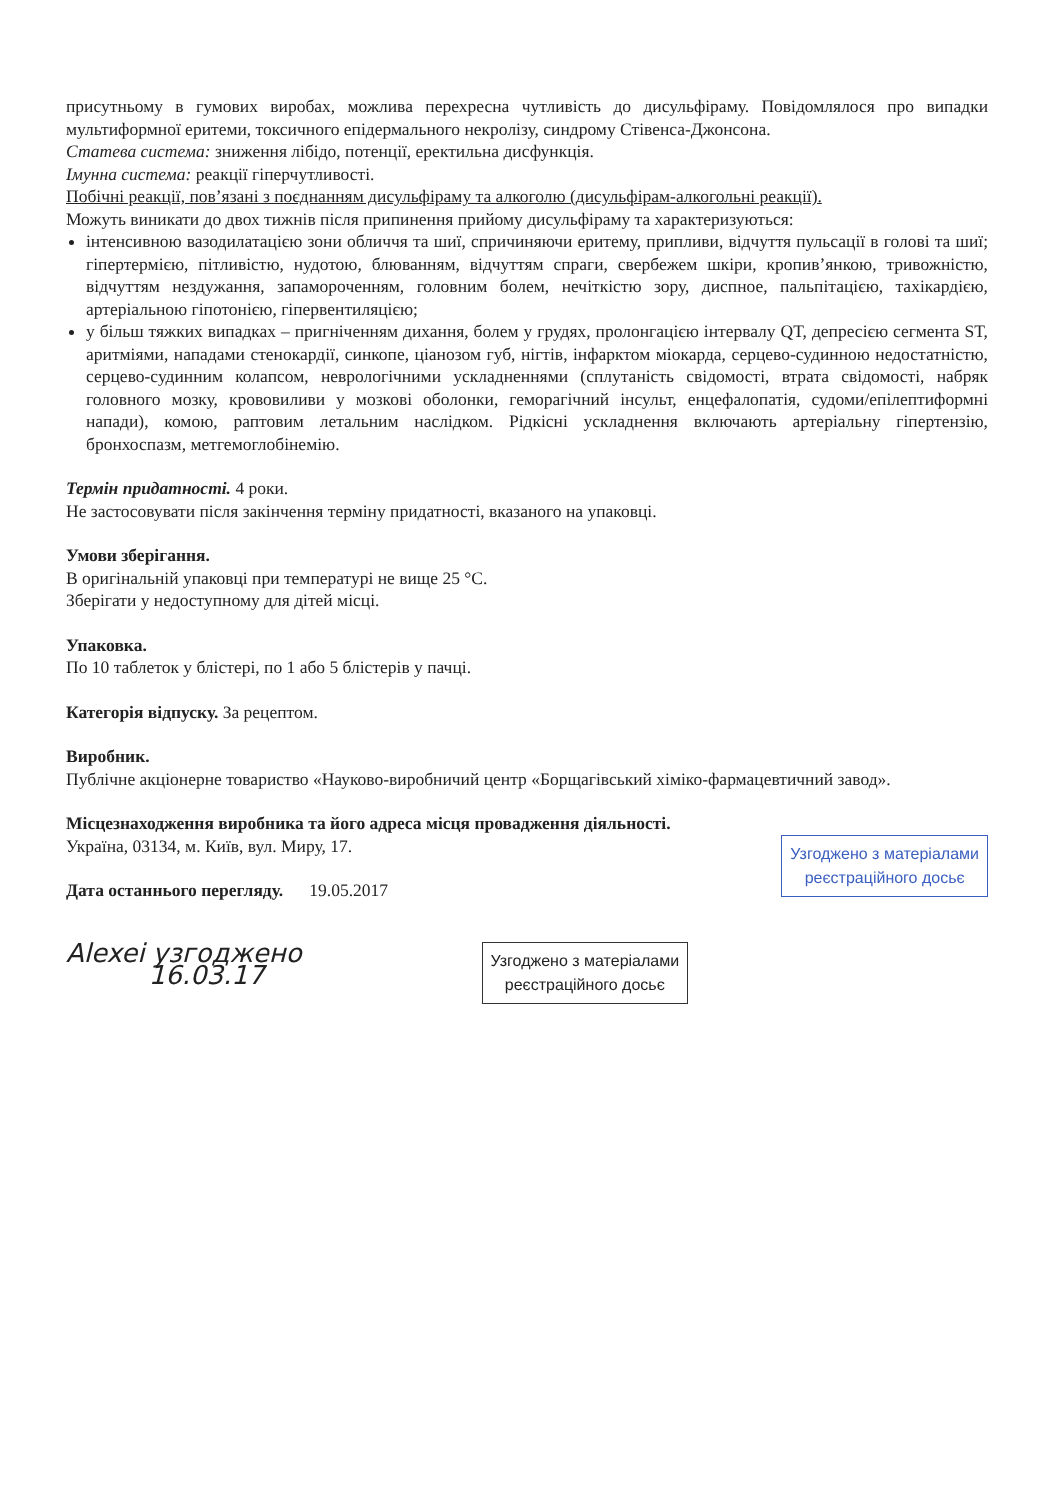присутньому в гумових виробах, можлива перехресна чутливість до дисульфіраму. Повідомлялося про випадки мультиформної еритеми, токсичного епідермального некролізу, синдрому Стівенса-Джонсона.
Статева система: зниження лібідо, потенції, еректильна дисфункція.
Імунна система: реакції гіперчутливості.
Побічні реакції, пов’язані з поєднанням дисульфіраму та алкоголю (дисульфірам-алкогольні реакції).
Можуть виникати до двох тижнів після припинення прийому дисульфіраму та характеризуються:
інтенсивною вазодилатацією зони обличчя та шиї, спричиняючи еритему, припливи, відчуття пульсації в голові та шиї; гіпертермією, пітливістю, нудотою, блюванням, відчуттям спраги, свербежем шкіри, кропив’янкою, тривожністю, відчуттям нездужання, запамороченням, головним болем, нечіткістю зору, диспное, пальпітацією, тахікардією, артеріальною гіпотонією, гіпервентиляцією;
у більш тяжких випадках – пригніченням дихання, болем у грудях, пролонгацією інтервалу QT, депресією сегмента ST, аритміями, нападами стенокардії, синкопе, ціанозом губ, нігтів, інфарктом міокарда, серцево-судинною недостатністю, серцево-судинним колапсом, неврологічними ускладненнями (сплутаність свідомості, втрата свідомості, набряк головного мозку, крововиливи у мозкові оболонки, геморагічний інсульт, енцефалопатія, судоми/епілептиформні напади), комою, раптовим летальним наслідком. Рідкісні ускладнення включають артеріальну гіпертензію, бронхоспазм, метгемоглобінемію.
Термін придатності. 4 роки.
Не застосовувати після закінчення терміну придатності, вказаного на упаковці.
Умови зберігання.
В оригінальній упаковці при температурі не вище 25 °С.
Зберігати у недоступному для дітей місці.
Упаковка.
По 10 таблеток у блістері, по 1 або 5 блістерів у пачці.
Категорія відпуску. За рецептом.
Виробник.
Публічне акціонерне товариство «Науково-виробничий центр «Борщагівський хіміко-фармацевтичний завод».
Місцезнаходження виробника та його адреса місця провадження діяльності.
Україна, 03134, м. Київ, вул. Миру, 17.
Дата останнього перегляду. 19.05.2017
Узгоджено з матеріалами
реєстраційного досьє
Alexei узгоджено
16.03.17
Узгоджено з матеріалами
реєстраційного досьє